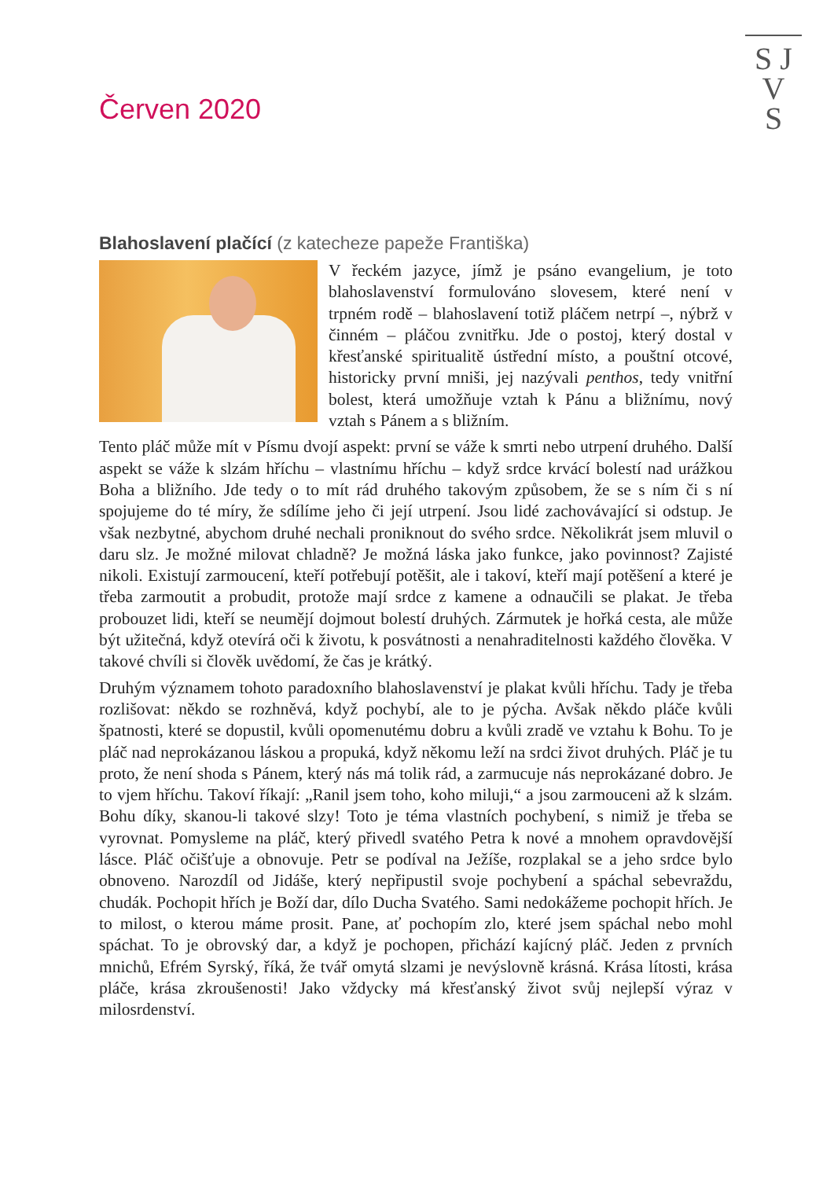S J
V
S
Červen 2020
Blahoslavení plačící (z katecheze papeže Františka)
V řeckém jazyce, jímž je psáno evangelium, je toto blahoslavenství formulováno slovesem, které není v trpném rodě – blahoslavení totiž pláčem netrpí –, nýbrž v činném – pláčou zvnitřku. Jde o postoj, který dostal v křesťanské spiritualitě ústřední místo, a pouštní otcové, historicky první mniši, jej nazývali penthos, tedy vnitřní bolest, která umožňuje vztah k Pánu a bližnímu, nový vztah s Pánem a s bližním.
Tento pláč může mít v Písmu dvojí aspekt: první se váže k smrti nebo utrpení druhého. Další aspekt se váže k slzám hříchu – vlastnímu hříchu – když srdce krvácí bolestí nad urážkou Boha a bližního. Jde tedy o to mít rád druhého takovým způsobem, že se s ním či s ní spojujeme do té míry, že sdílíme jeho či její utrpení. Jsou lidé zachovávající si odstup. Je však nezbytné, abychom druhé nechali proniknout do svého srdce. Několikrát jsem mluvil o daru slz. Je možné milovat chladně? Je možná láska jako funkce, jako povinnost? Zajisté nikoli. Existují zarmoucení, kteří potřebují potěšit, ale i takoví, kteří mají potěšení a které je třeba zarmoutit a probudit, protože mají srdce z kamene a odnaučili se plakat. Je třeba probouzet lidi, kteří se neumějí dojmout bolestí druhých. Zármutek je hořká cesta, ale může být užitečná, když otevírá oči k životu, k posvátnosti a nenahraditelnosti každého člověka. V takové chvíli si člověk uvědomí, že čas je krátký.
Druhým významem tohoto paradoxního blahoslavenství je plakat kvůli hříchu. Tady je třeba rozlišovat: někdo se rozhněvá, když pochybí, ale to je pýcha. Avšak někdo pláče kvůli špatnosti, které se dopustil, kvůli opomenutému dobru a kvůli zradě ve vztahu k Bohu. To je pláč nad neprokázanou láskou a propuká, když někomu leží na srdci život druhých. Pláč je tu proto, že není shoda s Pánem, který nás má tolik rád, a zarmucuje nás neprokázané dobro. Je to vjem hříchu. Takoví říkají: „Ranil jsem toho, koho miluji,“ a jsou zarmouceni až k slzám. Bohu díky, skanou-li takové slzy! Toto je téma vlastních pochybení, s nimiž je třeba se vyrovnat. Pomysleme na pláč, který přivedl svatého Petra k nové a mnohem opravdovější lásce. Pláč očišťuje a obnovuje. Petr se podíval na Ježíše, rozplakal se a jeho srdce bylo obnoveno. Narozdíl od Jidáše, který nepřipustil svoje pochybení a spáchal sebevraždu, chudák. Pochopit hřích je Boží dar, dílo Ducha Svatého. Sami nedokážeme pochopit hřích. Je to milost, o kterou máme prosit. Pane, ať pochopím zlo, které jsem spáchal nebo mohl spáchat. To je obrovský dar, a když je pochopen, přichází kajícný pláč. Jeden z prvních mnichů, Efrém Syrský, říká, že tvář omytá slzami je nevýslovně krásná. Krása lítosti, krása pláče, krása zkroušenosti! Jako vždycky má křesťanský život svůj nejlepší výraz v milosrdenství.